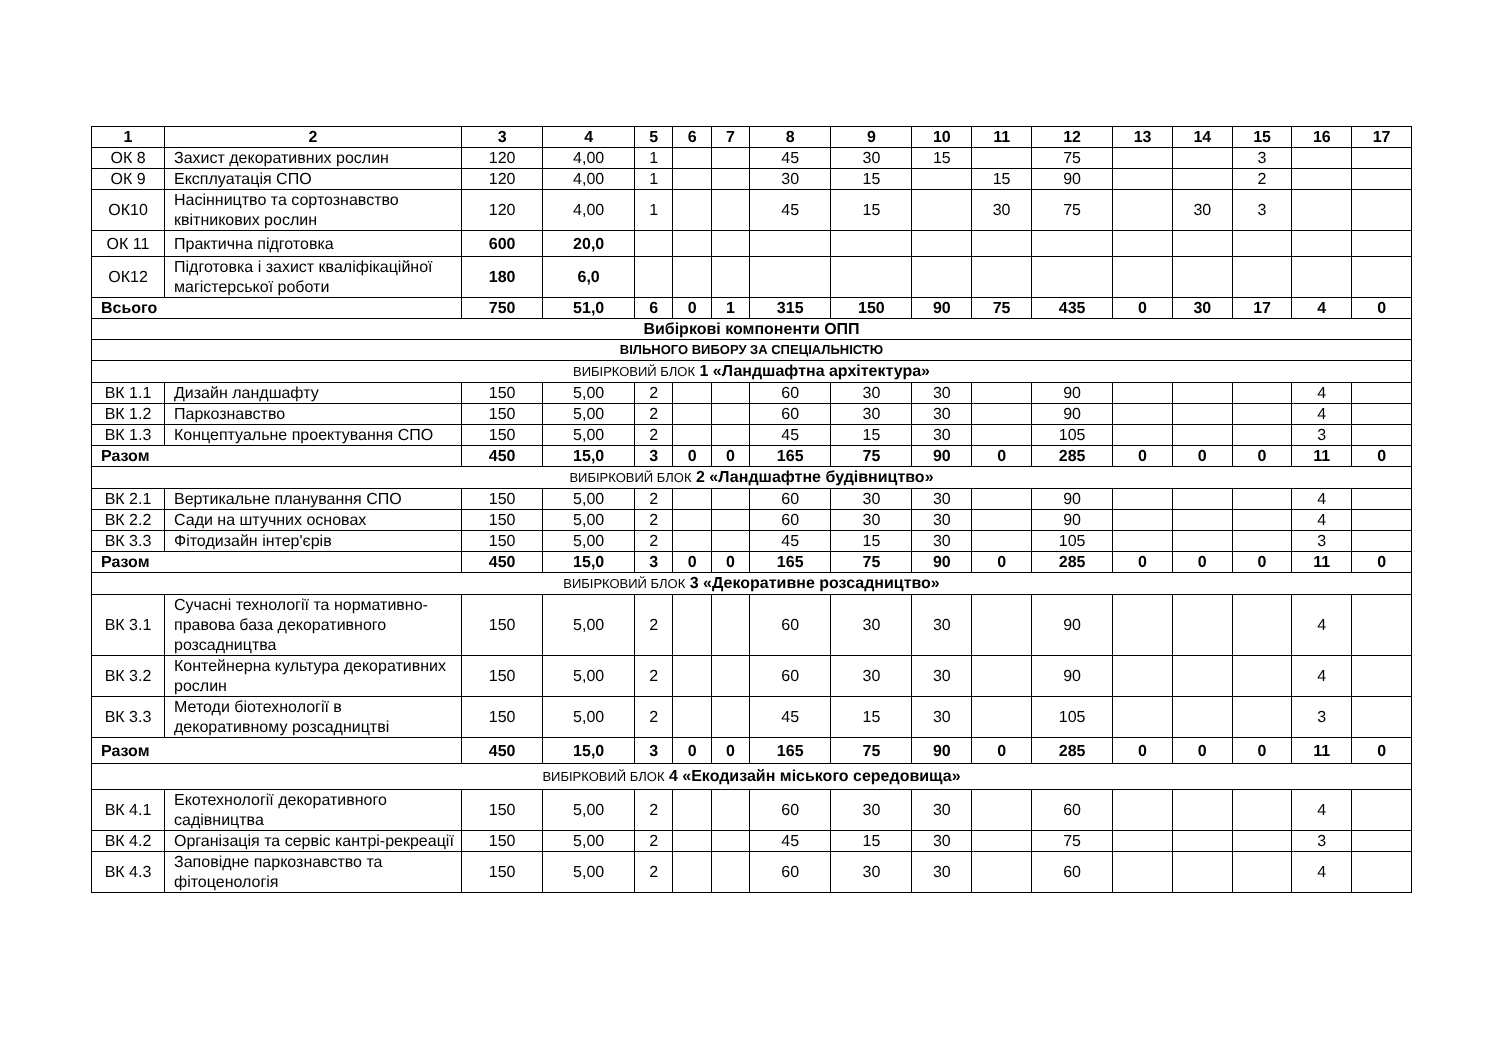| 1 | 2 | 3 | 4 | 5 | 6 | 7 | 8 | 9 | 10 | 11 | 12 | 13 | 14 | 15 | 16 | 17 |
| --- | --- | --- | --- | --- | --- | --- | --- | --- | --- | --- | --- | --- | --- | --- | --- | --- |
| ОК 8 | Захист декоративних рослин | 120 | 4,00 | 1 | | | 45 | 30 | 15 | | 75 | | | 3 | | |
| ОК 9 | Експлуатація СПО | 120 | 4,00 | 1 | | | 30 | 15 | | 15 | 90 | | | 2 | | |
| ОК10 | Насінництво та сортознавство квітникових рослин | 120 | 4,00 | 1 | | | 45 | 15 | | 30 | 75 | | 30 | 3 | | |
| ОК 11 | Практична підготовка | 600 | 20,0 | | | | | | | | | | | | | |
| ОК12 | Підготовка і захист кваліфікаційної магістерської роботи | 180 | 6,0 | | | | | | | | | | | | | |
| Всього | | 750 | 51,0 | 6 | 0 | 1 | 315 | 150 | 90 | 75 | 435 | 0 | 30 | 17 | 4 | 0 |
| Вибіркові компоненти ОПП | | | | | | | | | | | | | | | | |
| ВІЛЬНОГО ВИБОРУ ЗА СПЕЦІАЛЬНІСТЮ | | | | | | | | | | | | | | | | |
| ВИБІРКОВИЙ БЛОК 1 «Ландшафтна архітектура» | | | | | | | | | | | | | | | | |
| ВК 1.1 | Дизайн ландшафту | 150 | 5,00 | 2 | | | 60 | 30 | 30 | | 90 | | | | 4 | |
| ВК 1.2 | Паркознавство | 150 | 5,00 | 2 | | | 60 | 30 | 30 | | 90 | | | | 4 | |
| ВК 1.3 | Концептуальне проектування СПО | 150 | 5,00 | 2 | | | 45 | 15 | 30 | | 105 | | | | 3 | |
| Разом | | 450 | 15,0 | 3 | 0 | 0 | 165 | 75 | 90 | 0 | 285 | 0 | 0 | 0 | 11 | 0 |
| ВИБІРКОВИЙ БЛОК 2 «Ландшафтне будівництво» | | | | | | | | | | | | | | | | |
| ВК 2.1 | Вертикальне планування СПО | 150 | 5,00 | 2 | | | 60 | 30 | 30 | | 90 | | | | 4 | |
| ВК 2.2 | Сади на штучних основах | 150 | 5,00 | 2 | | | 60 | 30 | 30 | | 90 | | | | 4 | |
| ВК 3.3 | Фітодизайн інтер'єрів | 150 | 5,00 | 2 | | | 45 | 15 | 30 | | 105 | | | | 3 | |
| Разом | | 450 | 15,0 | 3 | 0 | 0 | 165 | 75 | 90 | 0 | 285 | 0 | 0 | 0 | 11 | 0 |
| ВИБІРКОВИЙ БЛОК 3 «Декоративне розсадництво» | | | | | | | | | | | | | | | | |
| ВК 3.1 | Сучасні технології та нормативно-правова база декоративного розсадництва | 150 | 5,00 | 2 | | | 60 | 30 | 30 | | 90 | | | | 4 | |
| ВК 3.2 | Контейнерна культура декоративних рослин | 150 | 5,00 | 2 | | | 60 | 30 | 30 | | 90 | | | | 4 | |
| ВК 3.3 | Методи біотехнології в декоративному розсадництві | 150 | 5,00 | 2 | | | 45 | 15 | 30 | | 105 | | | | 3 | |
| Разом | | 450 | 15,0 | 3 | 0 | 0 | 165 | 75 | 90 | 0 | 285 | 0 | 0 | 0 | 11 | 0 |
| ВИБІРКОВИЙ БЛОК 4 «Екодизайн міського середовища» | | | | | | | | | | | | | | | | |
| ВК 4.1 | Екотехнології декоративного садівництва | 150 | 5,00 | 2 | | | 60 | 30 | 30 | | 60 | | | | 4 | |
| ВК 4.2 | Організація та сервіс кантрі-рекреації | 150 | 5,00 | 2 | | | 45 | 15 | 30 | | 75 | | | | 3 | |
| ВК 4.3 | Заповідне паркознавство та фітоценологія | 150 | 5,00 | 2 | | | 60 | 30 | 30 | | 60 | | | | 4 | |